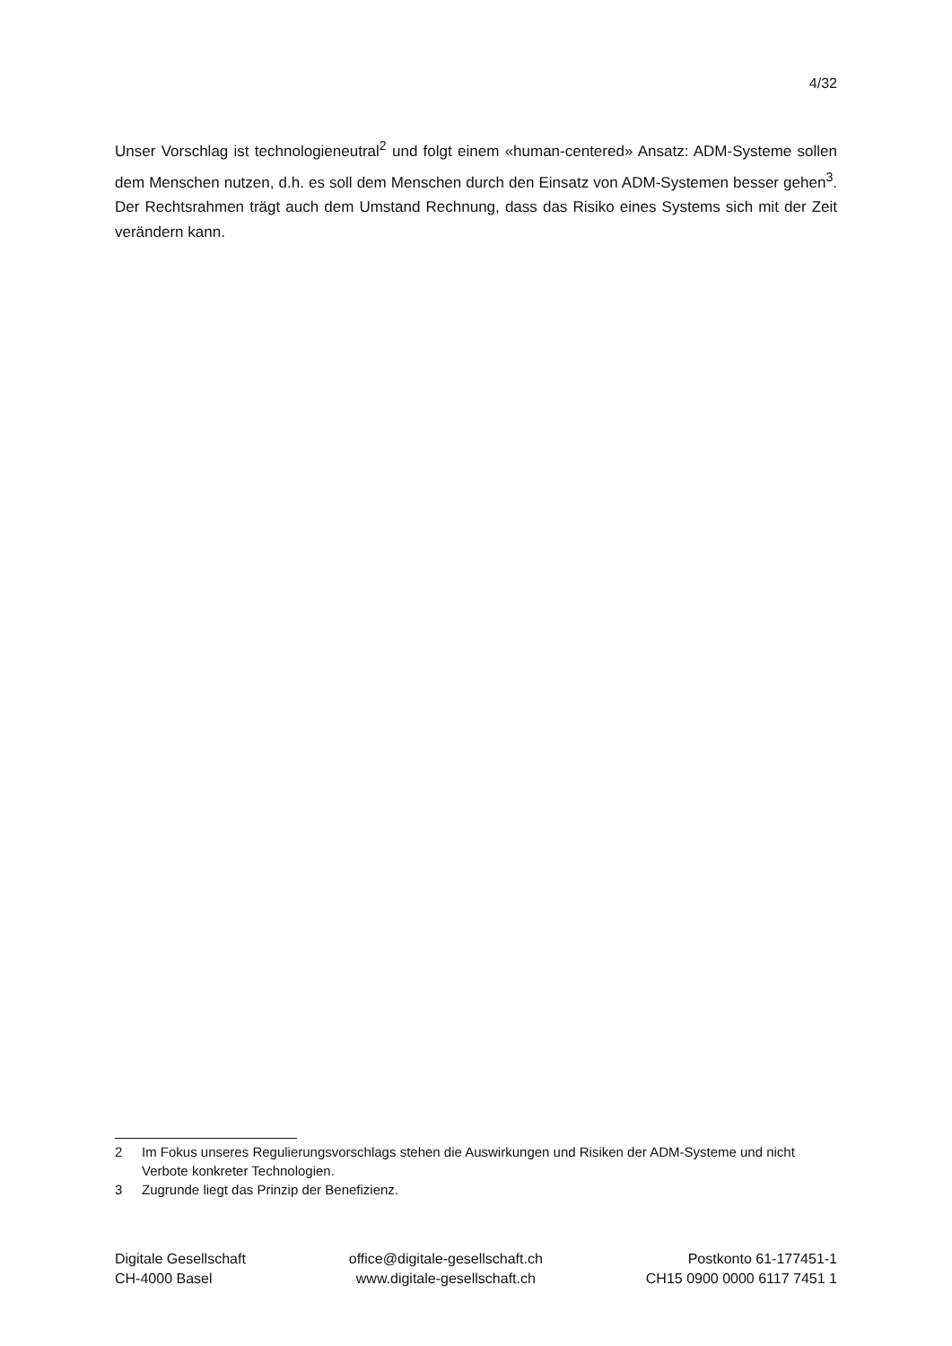4/32
Unser Vorschlag ist technologieneutral<sup>2</sup> und folgt einem «human-centered» Ansatz: ADM-Systeme sollen dem Menschen nutzen, d.h. es soll dem Menschen durch den Einsatz von ADM-Systemen besser gehen<sup>3</sup>. Der Rechtsrahmen trägt auch dem Umstand Rechnung, dass das Risiko eines Systems sich mit der Zeit verändern kann.
2 Im Fokus unseres Regulierungsvorschlags stehen die Auswirkungen und Risiken der ADM-Systeme und nicht Verbote konkreter Technologien.
3 Zugrunde liegt das Prinzip der Benefizienz.
Digitale Gesellschaft
CH-4000 Basel
office@digitale-gesellschaft.ch
www.digitale-gesellschaft.ch
Postkonto 61-177451-1
CH15 0900 0000 6117 7451 1